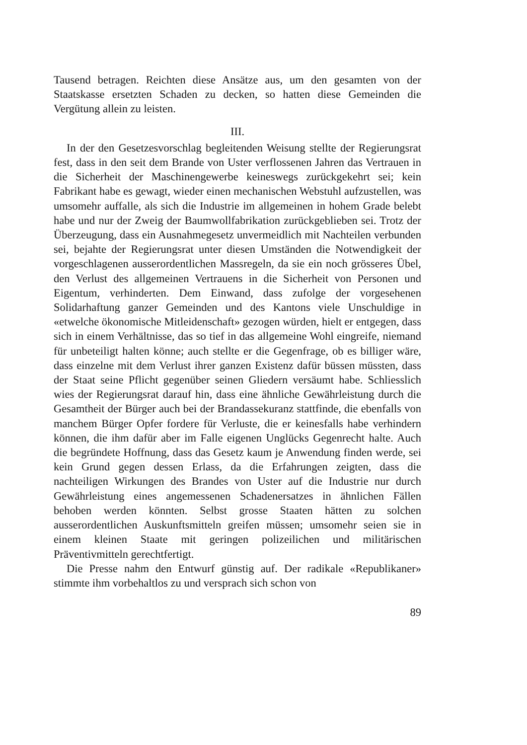Tausend betragen. Reichten diese Ansätze aus, um den gesamten von der Staatskasse ersetzten Schaden zu decken, so hatten diese Gemeinden die Vergütung allein zu leisten.
III.
In der den Gesetzesvorschlag begleitenden Weisung stellte der Regierungsrat fest, dass in den seit dem Brande von Uster verflossenen Jahren das Vertrauen in die Sicherheit der Maschinengewerbe keineswegs zurückgekehrt sei; kein Fabrikant habe es gewagt, wieder einen mechanischen Webstuhl aufzustellen, was umsomehr auffalle, als sich die Industrie im allgemeinen in hohem Grade belebt habe und nur der Zweig der Baumwollfabrikation zurückgeblieben sei. Trotz der Überzeugung, dass ein Ausnahmegesetz unvermeidlich mit Nachteilen verbunden sei, bejahte der Regierungsrat unter diesen Umständen die Notwendigkeit der vorgeschlagenen ausserordentlichen Massregeln, da sie ein noch grösseres Übel, den Verlust des allgemeinen Vertrauens in die Sicherheit von Personen und Eigentum, verhinderten. Dem Einwand, dass zufolge der vorgesehenen Solidarhaftung ganzer Gemeinden und des Kantons viele Unschuldige in «etwelche ökonomische Mitleidenschaft» gezogen würden, hielt er entgegen, dass sich in einem Verhältnisse, das so tief in das allgemeine Wohl eingreife, niemand für unbeteiligt halten könne; auch stellte er die Gegenfrage, ob es billiger wäre, dass einzelne mit dem Verlust ihrer ganzen Existenz dafür büssen müssten, dass der Staat seine Pflicht gegenüber seinen Gliedern versäumt habe. Schliesslich wies der Regierungsrat darauf hin, dass eine ähnliche Gewährleistung durch die Gesamtheit der Bürger auch bei der Brandassekuranz stattfinde, die ebenfalls von manchem Bürger Opfer fordere für Verluste, die er keinesfalls habe verhindern können, die ihm dafür aber im Falle eigenen Unglücks Gegenrecht halte. Auch die begründete Hoffnung, dass das Gesetz kaum je Anwendung finden werde, sei kein Grund gegen dessen Erlass, da die Erfahrungen zeigten, dass die nachteiligen Wirkungen des Brandes von Uster auf die Industrie nur durch Gewährleistung eines angemessenen Schadenersatzes in ähnlichen Fällen behoben werden könnten. Selbst grosse Staaten hätten zu solchen ausserordentlichen Auskunftsmitteln greifen müssen; umsomehr seien sie in einem kleinen Staate mit geringen polizeilichen und militärischen Präventivmitteln gerechtfertigt.
Die Presse nahm den Entwurf günstig auf. Der radikale «Republikaner» stimmte ihm vorbehaltlos zu und versprach sich schon von
89